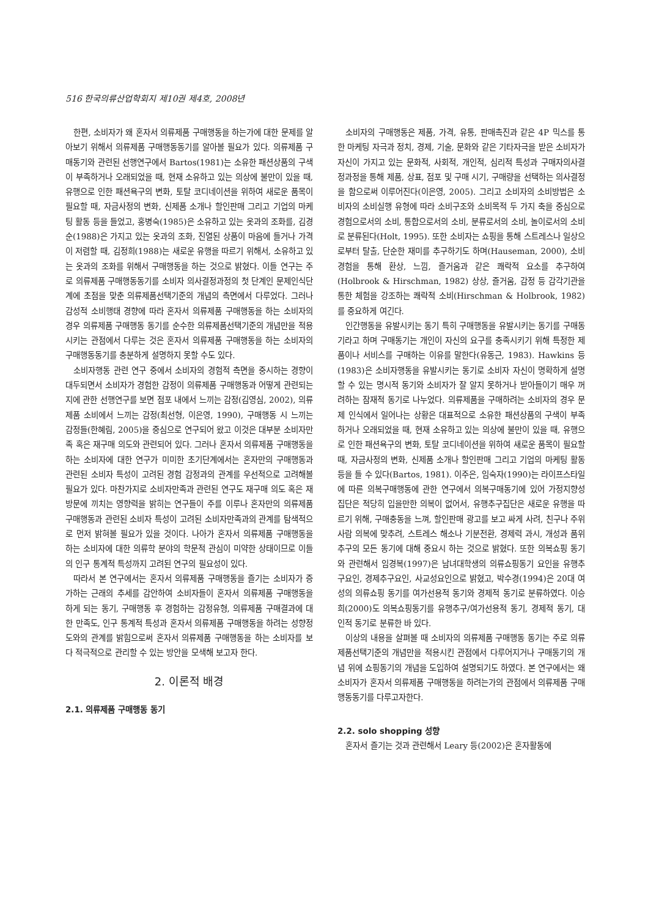516 한국의류산업학회지 제10권 제4호, 2008년
한편, 소비자가 왜 혼자서 의류제품 구매행동을 하는가에 대한 문제를 알아보기 위해서 의류제품 구매행동동기를 알아볼 필요가 있다. 의류제품 구매동기와 관련된 선행연구에서 Bartos(1981)는 소유한 패션상품의 구색이 부족하거나 오래되었을 때, 현재 소유하고 있는 의상에 불만이 있을 때, 유행으로 인한 패션욕구의 변화, 토탈 코디네이션을 위하여 새로운 품목이 필요할 때, 자금사정의 변화, 신제품 소개나 할인판매 그리고 기업의 마케팅 활동 등을 들었고, 홍병숙(1985)은 소유하고 있는 옷과의 조화를, 김경순(1988)은 가지고 있는 옷과의 조화, 진열된 상품이 마음에 들거나 가격이 저렴할 때, 김정희(1988)는 새로운 유행을 따르기 위해서, 소유하고 있는 옷과의 조화를 위해서 구매행동을 하는 것으로 밝혔다. 이들 연구는 주로 의류제품 구매행동동기를 소비자 의사결정과정의 첫 단계인 문제인식단계에 초점을 맞춘 의류제품선택기준의 개념의 측면에서 다루었다. 그러나 감성적 소비행태 경향에 따라 혼자서 의류제품 구매행동을 하는 소비자의 경우 의류제품 구매행동 동기를 순수한 의류제품선택기준의 개념만을 적용시키는 관점에서 다루는 것은 혼자서 의류제품 구매행동을 하는 소비자의 구매행동동기를 충분하게 설명하지 못할 수도 있다.
소비자행동 관련 연구 중에서 소비자의 경험적 측면을 중시하는 경향이 대두되면서 소비자가 경험한 감정이 의류제품 구매행동과 어떻게 관련되는지에 관한 선행연구를 보면 점포 내에서 느끼는 감정(김영심, 2002), 의류제품 소비에서 느끼는 감정(최선형, 이은영, 1990), 구매행동 시 느끼는 감정들(한혜림, 2005)을 중심으로 연구되어 왔고 이것은 대부분 소비자만족 혹은 재구매 의도와 관련되어 있다. 그러나 혼자서 의류제품 구매행동을 하는 소비자에 대한 연구가 미미한 초기단계에서는 혼자만의 구매행동과 관련된 소비자 특성이 고려된 경험 감정과의 관계를 우선적으로 고려해볼 필요가 있다. 마찬가지로 소비자만족과 관련된 연구도 재구매 의도 혹은 재방문에 끼치는 영향력을 밝히는 연구들이 주를 이루나 혼자만의 의류제품 구매행동과 관련된 소비자 특성이 고려된 소비자만족과의 관계를 탐색적으로 먼저 밝혀볼 필요가 있을 것이다. 나아가 혼자서 의류제품 구매행동을 하는 소비자에 대한 의류학 분야의 학문적 관심이 미약한 상태이므로 이들의 인구 통계적 특성까지 고려된 연구의 필요성이 있다.
따라서 본 연구에서는 혼자서 의류제품 구매행동을 즐기는 소비자가 증가하는 근래의 추세를 감안하여 소비자들이 혼자서 의류제품 구매행동을 하게 되는 동기, 구매행동 후 경험하는 감정유형, 의류제품 구매결과에 대한 만족도, 인구 통계적 특성과 혼자서 의류제품 구매행동을 하려는 성향정도와의 관계를 밝힘으로써 혼자서 의류제품 구매행동을 하는 소비자를 보다 적극적으로 관리할 수 있는 방안을 모색해 보고자 한다.
2. 이론적 배경
2.1. 의류제품 구매행동 동기
소비자의 구매행동은 제품, 가격, 유통, 판매촉진과 같은 4P 믹스를 통한 마케팅 자극과 정치, 경제, 기술, 문화와 같은 기타자극을 받은 소비자가 자신이 가지고 있는 문화적, 사회적, 개인적, 심리적 특성과 구매자의사결정과정을 통해 제품, 상표, 점포 및 구매 시기, 구매량을 선택하는 의사결정을 함으로써 이루어진다(이은영, 2005). 그리고 소비자의 소비방법은 소비자의 소비실행 유형에 따라 소비구조와 소비목적 두 가지 축을 중심으로 경험으로서의 소비, 통합으로서의 소비, 분류로서의 소비, 놀이로서의 소비로 분류된다(Holt, 1995). 또한 소비자는 쇼핑을 통해 스트레스나 일상으로부터 탈출, 단순한 재미를 추구하기도 하며(Hauseman, 2000), 소비경험을 통해 환상, 느낌, 즐거움과 같은 쾌락적 요소를 추구하여(Holbrook & Hirschman, 1982) 상상, 즐거움, 감정 등 감각기관을 통한 체험을 강조하는 쾌락적 소비(Hirschman & Holbrook, 1982)를 중요하게 여긴다.
인간행동을 유발시키는 동기 특히 구매행동을 유발시키는 동기를 구매동기라고 하며 구매동기는 개인이 자신의 요구를 충족시키기 위해 특정한 제품이나 서비스를 구매하는 이유를 말한다(유동근, 1983). Hawkins 등(1983)은 소비자행동을 유발시키는 동기로 소비자 자신이 명확하게 설명할 수 있는 명시적 동기와 소비자가 잘 알지 못하거나 받아들이기 매우 꺼려하는 잠재적 동기로 나누었다. 의류제품을 구매하려는 소비자의 경우 문제 인식에서 일어나는 상황은 대표적으로 소유한 패션상품의 구색이 부족하거나 오래되었을 때, 현재 소유하고 있는 의상에 불만이 있을 때, 유행으로 인한 패션욕구의 변화, 토탈 코디네이션을 위하여 새로운 품목이 필요할 때, 자금사정의 변화, 신제품 소개나 할인판매 그리고 기업의 마케팅 활동 등을 들 수 있다(Bartos, 1981). 이주은, 임숙자(1990)는 라이프스타일에 따른 의복구매행동에 관한 연구에서 의복구매동기에 있어 가정지향성 집단은 적당히 입을만한 의복이 없어서, 유행추구집단은 새로운 유행을 따르기 위해, 구매충동을 느껴, 할인판매 광고를 보고 싸게 사려, 친구나 주위 사람 의복에 맞추려, 스트레스 해소나 기분전환, 경제력 과시, 개성과 품위추구의 모든 동기에 대해 중요시 하는 것으로 밝혔다. 또한 의복쇼핑 동기와 관련해서 임경복(1997)은 남녀대학생의 의류쇼핑동기 요인을 유행추구요인, 경제추구요인, 사교성요인으로 밝혔고, 박수경(1994)은 20대 여성의 의류쇼핑 동기를 여가선용적 동기와 경제적 동기로 분류하였다. 이승희(2000)도 의복쇼핑동기를 유행추구/여가선용적 동기, 경제적 동기, 대인적 동기로 분류한 바 있다.
이상의 내용을 살펴볼 때 소비자의 의류제품 구매행동 동기는 주로 의류제품선택기준의 개념만을 적용시킨 관점에서 다루어지거나 구매동기의 개념 위에 쇼핑동기의 개념을 도입하여 설명되기도 하였다. 본 연구에서는 왜 소비자가 혼자서 의류제품 구매행동을 하려는가의 관점에서 의류제품 구매행동동기를 다루고자한다.
2.2. solo shopping 성향
혼자서 즐기는 것과 관련해서 Leary 등(2002)은 혼자활동에